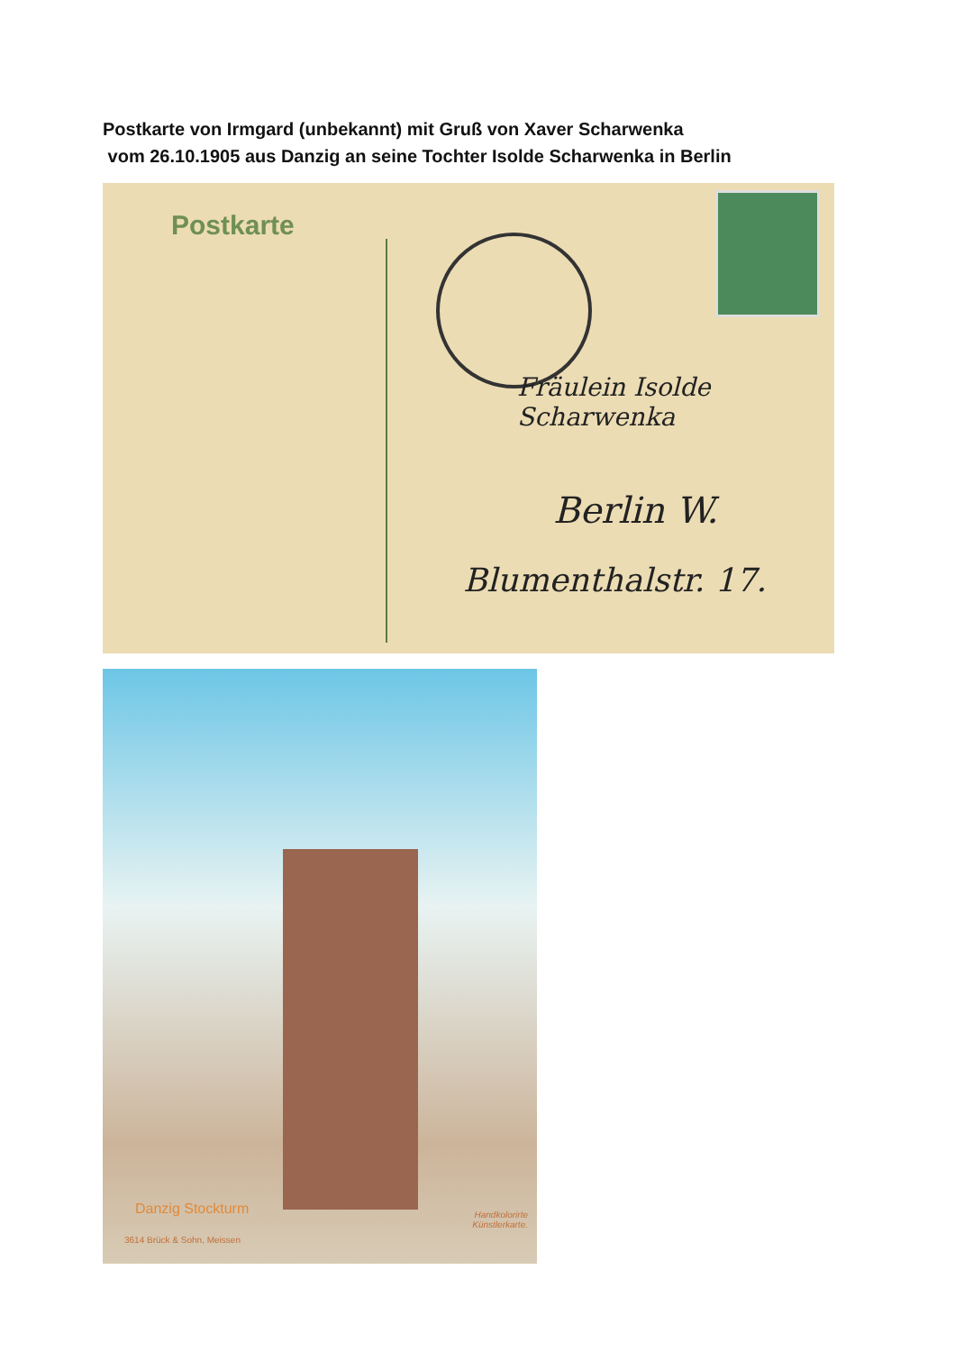Postkarte von Irmgard (unbekannt) mit Gruß von Xaver Scharwenka
vom 26.10.1905 aus Danzig an seine Tochter Isolde Scharwenka in Berlin
Postkarte
Fräulein Isolde Scharwenka
Berlin W.
Blumenthalstr. 17.
Danzig Stockturm
Handkolorirte
Künstlerkarte.
3614 Brück & Sohn, Meissen